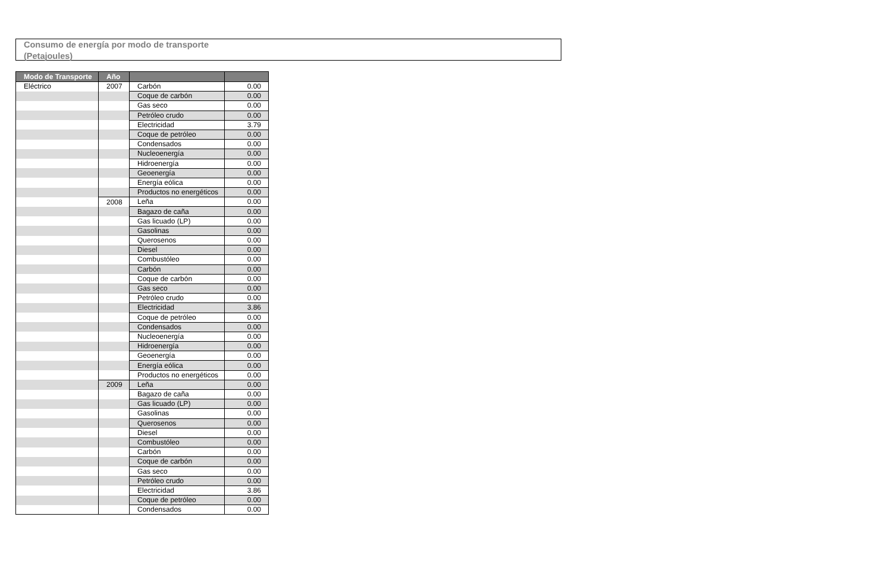Consumo de energía por modo de transporte
(Petajoules)
| Modo de Transporte | Año | | |
| --- | --- | --- | --- |
| Eléctrico | 2007 | Carbón | 0.00 |
| | | Coque de carbón | 0.00 |
| | | Gas seco | 0.00 |
| | | Petróleo crudo | 0.00 |
| | | Electricidad | 3.79 |
| | | Coque de petróleo | 0.00 |
| | | Condensados | 0.00 |
| | | Nucleoenergía | 0.00 |
| | | Hidroenergía | 0.00 |
| | | Geoenergía | 0.00 |
| | | Energía eólica | 0.00 |
| | | Productos no energéticos | 0.00 |
| | 2008 | Leña | 0.00 |
| | | Bagazo de caña | 0.00 |
| | | Gas licuado (LP) | 0.00 |
| | | Gasolinas | 0.00 |
| | | Querosenos | 0.00 |
| | | Diesel | 0.00 |
| | | Combustóleo | 0.00 |
| | | Carbón | 0.00 |
| | | Coque de carbón | 0.00 |
| | | Gas seco | 0.00 |
| | | Petróleo crudo | 0.00 |
| | | Electricidad | 3.86 |
| | | Coque de petróleo | 0.00 |
| | | Condensados | 0.00 |
| | | Nucleoenergía | 0.00 |
| | | Hidroenergía | 0.00 |
| | | Geoenergía | 0.00 |
| | | Energía eólica | 0.00 |
| | | Productos no energéticos | 0.00 |
| | 2009 | Leña | 0.00 |
| | | Bagazo de caña | 0.00 |
| | | Gas licuado (LP) | 0.00 |
| | | Gasolinas | 0.00 |
| | | Querosenos | 0.00 |
| | | Diesel | 0.00 |
| | | Combustóleo | 0.00 |
| | | Carbón | 0.00 |
| | | Coque de carbón | 0.00 |
| | | Gas seco | 0.00 |
| | | Petróleo crudo | 0.00 |
| | | Electricidad | 3.86 |
| | | Coque de petróleo | 0.00 |
| | | Condensados | 0.00 |